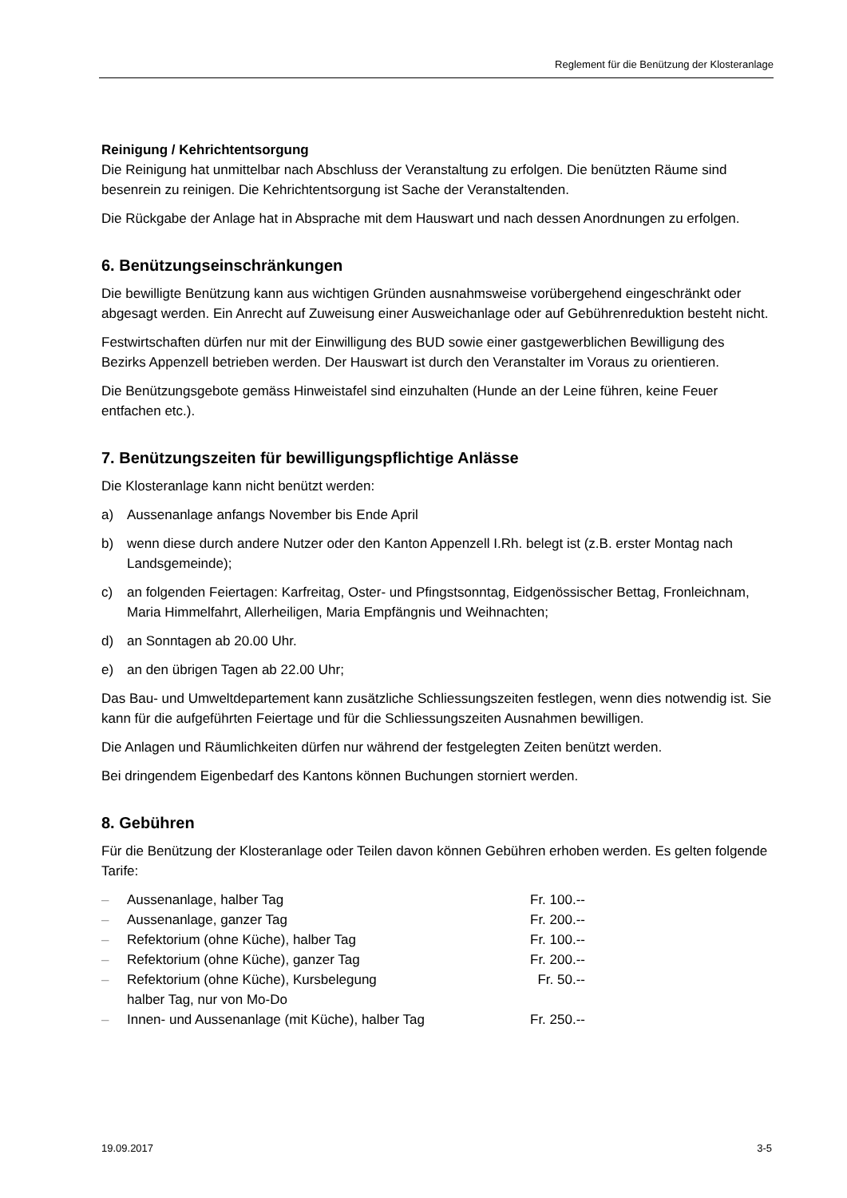Reglement für die Benützung der Klosteranlage
Reinigung / Kehrichtentsorgung
Die Reinigung hat unmittelbar nach Abschluss der Veranstaltung zu erfolgen. Die benützten Räume sind besenrein zu reinigen. Die Kehrichtentsorgung ist Sache der Veranstaltenden.
Die Rückgabe der Anlage hat in Absprache mit dem Hauswart und nach dessen Anordnungen zu erfolgen.
6. Benützungseinschränkungen
Die bewilligte Benützung kann aus wichtigen Gründen ausnahmsweise vorübergehend eingeschränkt oder abgesagt werden. Ein Anrecht auf Zuweisung einer Ausweichanlage oder auf Gebührenreduktion besteht nicht.
Festwirtschaften dürfen nur mit der Einwilligung des BUD sowie einer gastgewerblichen Bewilligung des Bezirks Appenzell betrieben werden. Der Hauswart ist durch den Veranstalter im Voraus zu orientieren.
Die Benützungsgebote gemäss Hinweistafel sind einzuhalten (Hunde an der Leine führen, keine Feuer entfachen etc.).
7. Benützungszeiten für bewilligungspflichtige Anlässe
Die Klosteranlage kann nicht benützt werden:
a) Aussenanlage anfangs November bis Ende April
b) wenn diese durch andere Nutzer oder den Kanton Appenzell I.Rh. belegt ist (z.B. erster Montag nach Landsgemeinde);
c) an folgenden Feiertagen: Karfreitag, Oster- und Pfingstsonntag, Eidgenössischer Bettag, Fronleichnam, Maria Himmelfahrt, Allerheiligen, Maria Empfängnis und Weihnachten;
d) an Sonntagen ab 20.00 Uhr.
e) an den übrigen Tagen ab 22.00 Uhr;
Das Bau- und Umweltdepartement kann zusätzliche Schliessungszeiten festlegen, wenn dies notwendig ist. Sie kann für die aufgeführten Feiertage und für die Schliessungszeiten Ausnahmen bewilligen.
Die Anlagen und Räumlichkeiten dürfen nur während der festgelegten Zeiten benützt werden.
Bei dringendem Eigenbedarf des Kantons können Buchungen storniert werden.
8. Gebühren
Für die Benützung der Klosteranlage oder Teilen davon können Gebühren erhoben werden. Es gelten folgende Tarife:
| – | Aussenanlage, halber Tag | Fr. 100.-- |
| – | Aussenanlage, ganzer Tag | Fr. 200.-- |
| – | Refektorium (ohne Küche), halber Tag | Fr. 100.-- |
| – | Refektorium (ohne Küche), ganzer Tag | Fr. 200.-- |
| – | Refektorium (ohne Küche), Kursbelegung halber Tag, nur von Mo-Do | Fr. 50.-- |
| – | Innen- und Aussenanlage (mit Küche), halber Tag | Fr. 250.-- |
19.09.2017 3-5